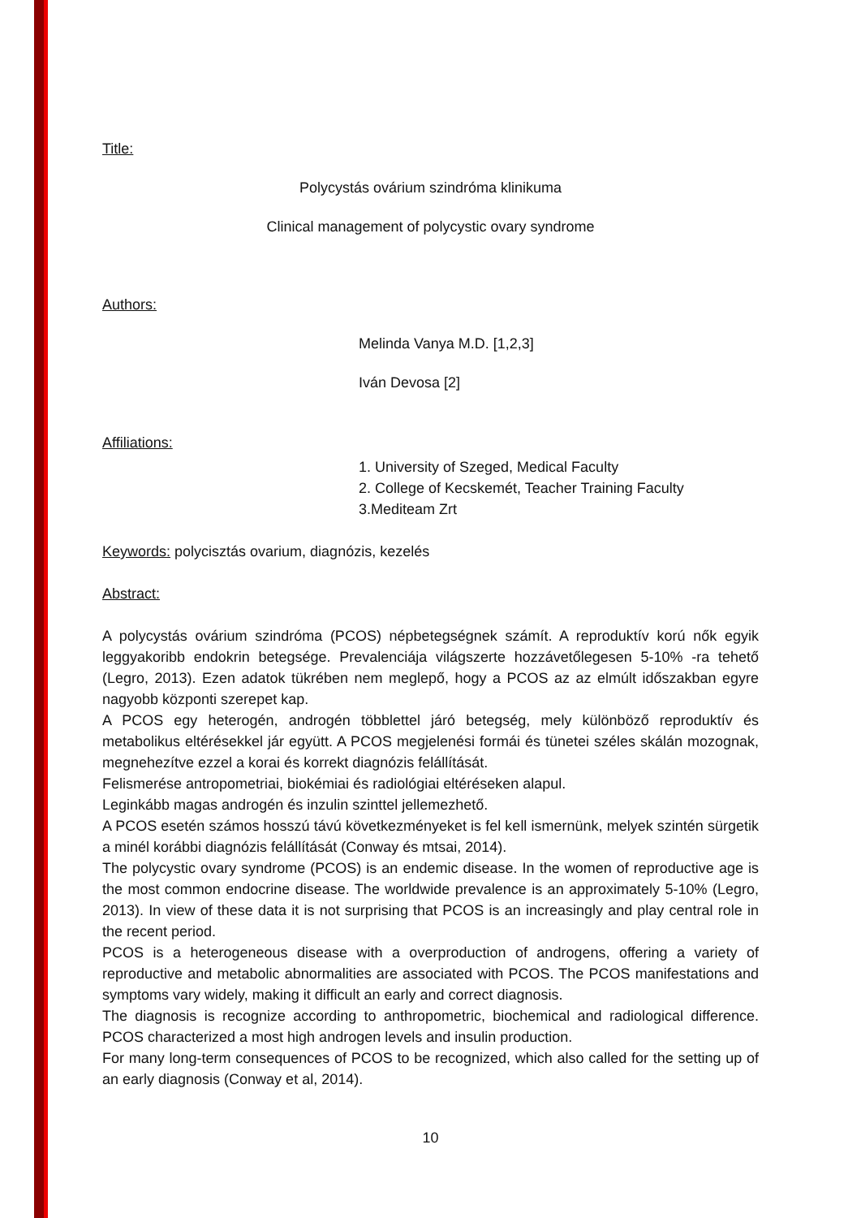Title:
Polycystás ovárium szindróma klinikuma
Clinical management of polycystic ovary syndrome
Authors:
Melinda Vanya M.D. [1,2,3]
Iván Devosa [2]
Affiliations:
1. University of Szeged, Medical Faculty
2. College of Kecskemét, Teacher Training Faculty
3.Mediteam Zrt
Keywords: polycisztás ovarium, diagnózis, kezelés
Abstract:
A polycystás ovárium szindróma (PCOS) népbetegségnek számít. A reproduktív korú nők egyik leggyakoribb endokrin betegsége. Prevalenciája világszerte hozzávetőlegesen 5-10% -ra tehető (Legro, 2013). Ezen adatok tükrében nem meglepő, hogy a PCOS az az elmúlt időszakban egyre nagyobb központi szerepet kap.
A PCOS egy heterogén, androgén többlettel járó betegség, mely különböző reproduktív és metabolikus eltérésekkel jár együtt. A PCOS megjelenési formái és tünetei széles skálán mozognak, megnehezítve ezzel a korai és korrekt diagnózis felállítását.
Felismerése antropometriai, biokémiai és radiológiai eltéréseken alapul.
Leginkább magas androgén és inzulin szinttel jellemezhető.
A PCOS esetén számos hosszú távú következményeket is fel kell ismernünk, melyek szintén sürgetik a minél korábbi diagnózis felállítását (Conway és mtsai, 2014).
The polycystic ovary syndrome (PCOS) is an endemic disease. In the women of reproductive age is the most common endocrine disease. The worldwide prevalence is an approximately 5-10% (Legro, 2013). In view of these data it is not surprising that PCOS is an increasingly and play central role in the recent period.
PCOS is a heterogeneous disease with a overproduction of androgens, offering a variety of reproductive and metabolic abnormalities are associated with PCOS. The PCOS manifestations and symptoms vary widely, making it difficult an early and correct diagnosis.
The diagnosis is recognize according to anthropometric, biochemical and radiological difference. PCOS characterized a most high androgen levels and insulin production.
For many long-term consequences of PCOS to be recognized, which also called for the setting up of an early diagnosis (Conway et al, 2014).
10